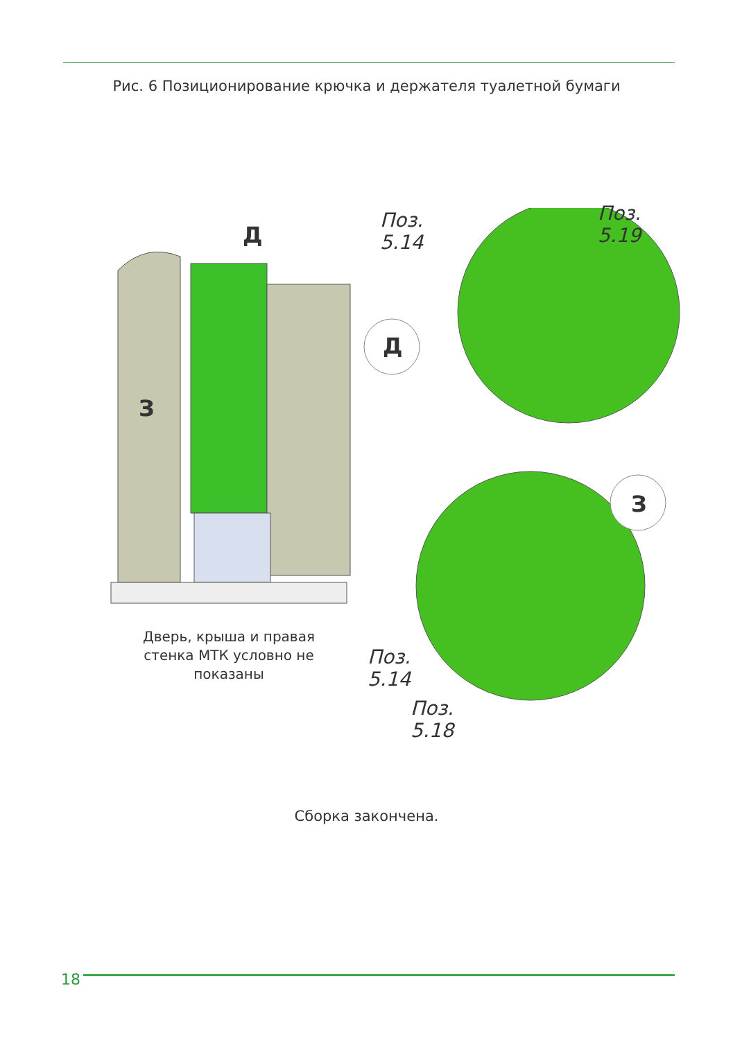Рис. 6 Позиционирование крючка и держателя туалетной бумаги
Д
З
Дверь, крыша и правая стенка МТК условно не показаны
Д
З
Поз.
5.14
Поз.
5.19
Поз.
5.14
Поз.
5.18
Сборка закончена.
18